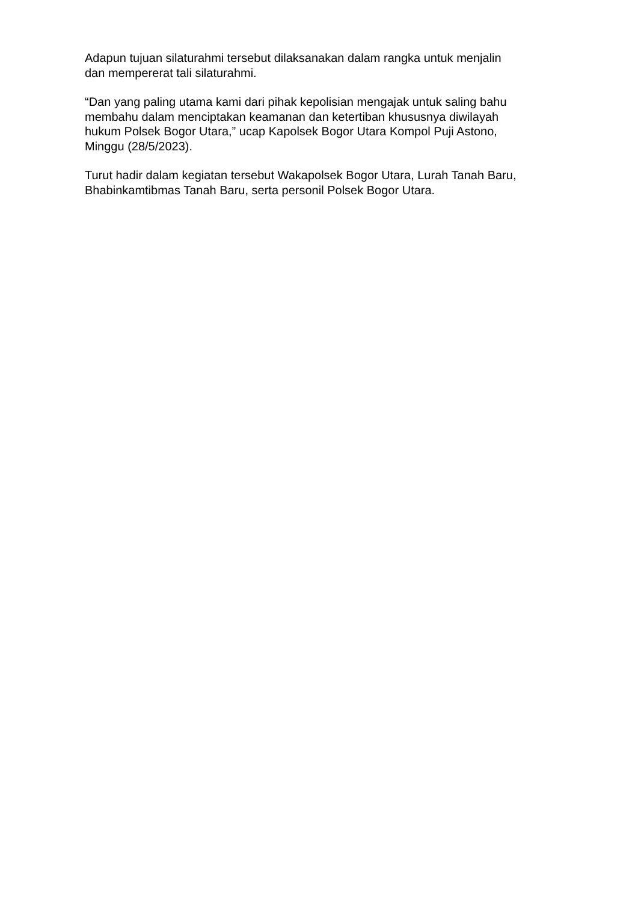Adapun tujuan silaturahmi tersebut dilaksanakan dalam rangka untuk menjalin
dan mempererat tali silaturahmi.
“Dan yang paling utama kami dari pihak kepolisian mengajak untuk saling bahu
membahu dalam menciptakan keamanan dan ketertiban khususnya diwilayah
hukum Polsek Bogor Utara,” ucap Kapolsek Bogor Utara Kompol Puji Astono,
Minggu (28/5/2023).
Turut hadir dalam kegiatan tersebut Wakapolsek Bogor Utara, Lurah Tanah Baru,
Bhabinkamtibmas Tanah Baru, serta personil Polsek Bogor Utara.